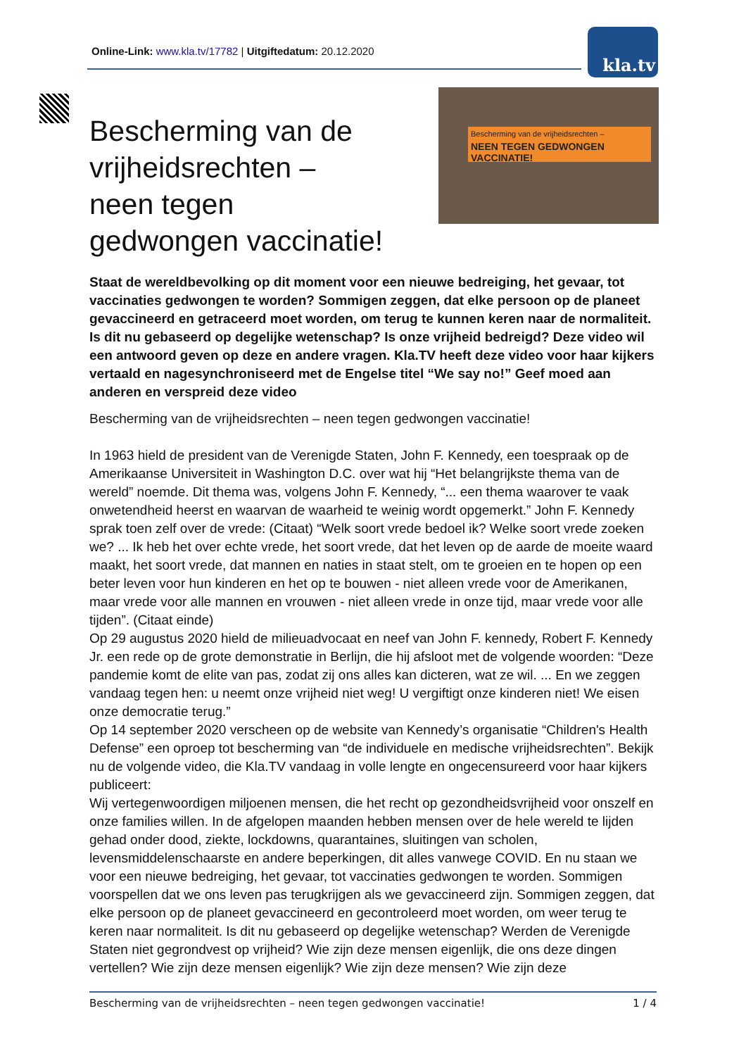Online-Link: www.kla.tv/17782 | Uitgiftedatum: 20.12.2020 kla.tv
Bescherming van de vrijheidsrechten –
NEEN TEGEN GEDWONGEN VACCINATIE!
Bescherming van de vrijheidsrechten – neen tegen gedwongen vaccinatie!
Staat de wereldbevolking op dit moment voor een nieuwe bedreiging, het gevaar, tot vaccinaties gedwongen te worden? Sommigen zeggen, dat elke persoon op de planeet gevaccineerd en getraceerd moet worden, om terug te kunnen keren naar de normaliteit. Is dit nu gebaseerd op degelijke wetenschap? Is onze vrijheid bedreigd? Deze video wil een antwoord geven op deze en andere vragen. Kla.TV heeft deze video voor haar kijkers vertaald en nagesynchroniseerd met de Engelse titel “We say no!” Geef moed aan anderen en verspreid deze video
Bescherming van de vrijheidsrechten – neen tegen gedwongen vaccinatie!
In 1963 hield de president van de Verenigde Staten, John F. Kennedy, een toespraak op de Amerikaanse Universiteit in Washington D.C. over wat hij “Het belangrijkste thema van de wereld” noemde. Dit thema was, volgens John F. Kennedy, “... een thema waarover te vaak onwetendheid heerst en waarvan de waarheid te weinig wordt opgemerkt.” John F. Kennedy sprak toen zelf over de vrede: (Citaat) “Welk soort vrede bedoel ik? Welke soort vrede zoeken we? ... Ik heb het over echte vrede, het soort vrede, dat het leven op de aarde de moeite waard maakt, het soort vrede, dat mannen en naties in staat stelt, om te groeien en te hopen op een beter leven voor hun kinderen en het op te bouwen - niet alleen vrede voor de Amerikanen, maar vrede voor alle mannen en vrouwen - niet alleen vrede in onze tijd, maar vrede voor alle tijden”. (Citaat einde)
Op 29 augustus 2020 hield de milieuadvocaat en neef van John F. kennedy, Robert F. Kennedy Jr. een rede op de grote demonstratie in Berlijn, die hij afsloot met de volgende woorden: “Deze pandemie komt de elite van pas, zodat zij ons alles kan dicteren, wat ze wil. ... En we zeggen vandaag tegen hen: u neemt onze vrijheid niet weg! U vergiftigt onze kinderen niet! We eisen onze democratie terug.”
Op 14 september 2020 verscheen op de website van Kennedy’s organisatie “Children's Health Defense” een oproep tot bescherming van “de individuele en medische vrijheidsrechten”. Bekijk nu de volgende video, die Kla.TV vandaag in volle lengte en ongecensureerd voor haar kijkers publiceert:
Wij vertegenwoordigen miljoenen mensen, die het recht op gezondheidsvrijheid voor onszelf en onze families willen. In de afgelopen maanden hebben mensen over de hele wereld te lijden gehad onder dood, ziekte, lockdowns, quarantaines, sluitingen van scholen, levensmiddelenschaarste en andere beperkingen, dit alles vanwege COVID. En nu staan we voor een nieuwe bedreiging, het gevaar, tot vaccinaties gedwongen te worden. Sommigen voorspellen dat we ons leven pas terugkrijgen als we gevaccineerd zijn. Sommigen zeggen, dat elke persoon op de planeet gevaccineerd en gecontroleerd moet worden, om weer terug te keren naar normaliteit. Is dit nu gebaseerd op degelijke wetenschap? Werden de Verenigde Staten niet gegrondvest op vrijheid? Wie zijn deze mensen eigenlijk, die ons deze dingen vertellen? Wie zijn deze mensen eigenlijk? Wie zijn deze mensen? Wie zijn deze
Bescherming van de vrijheidsrechten – neen tegen gedwongen vaccinatie! 1 / 4